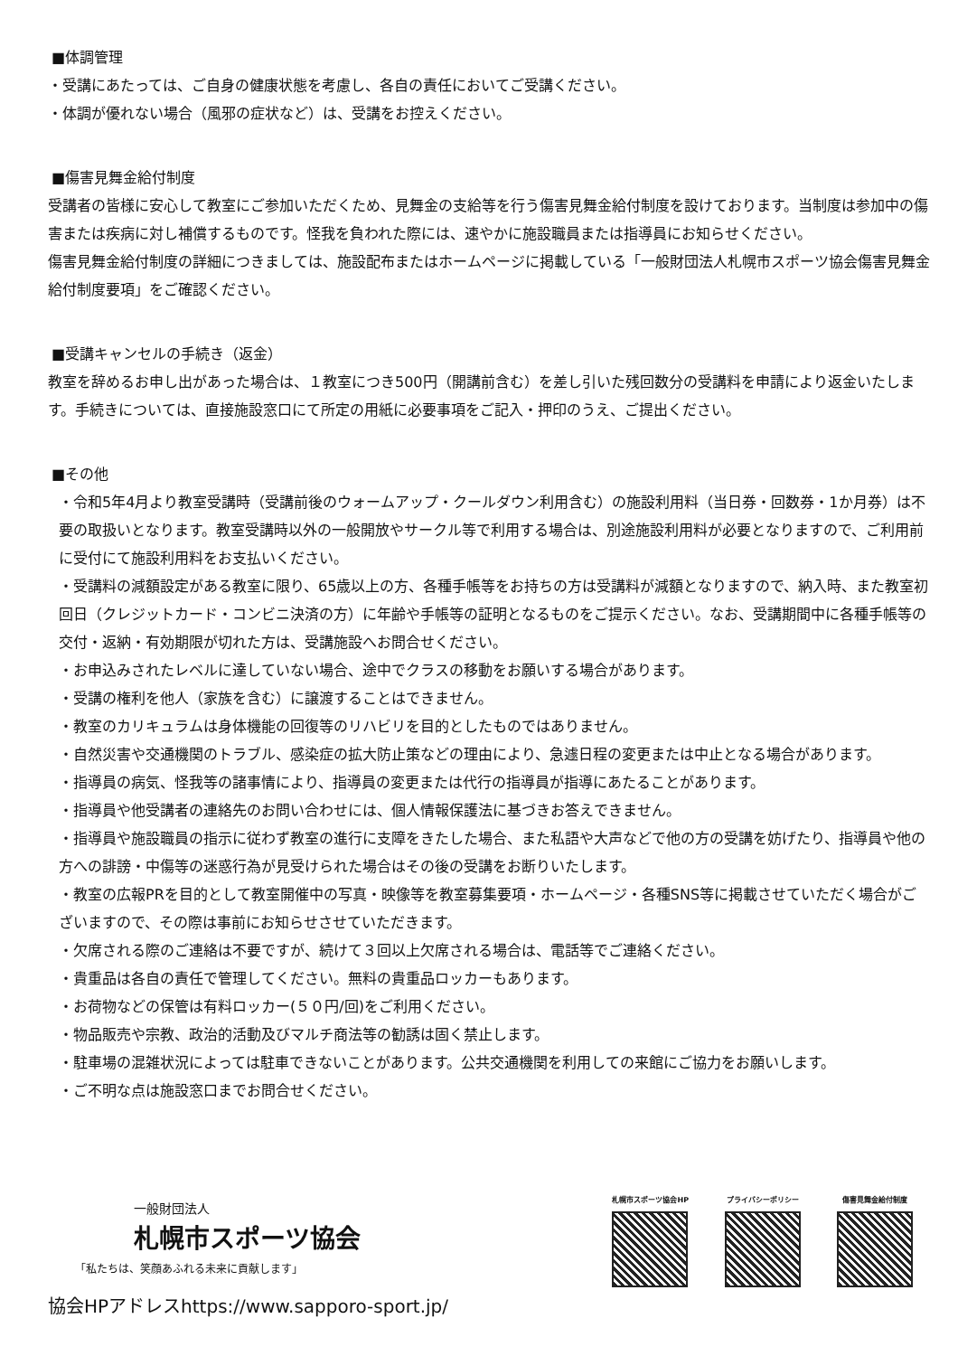■体調管理
・受講にあたっては、ご自身の健康状態を考慮し、各自の責任においてご受講ください。
・体調が優れない場合（風邪の症状など）は、受講をお控えください。
■傷害見舞金給付制度
受講者の皆様に安心して教室にご参加いただくため、見舞金の支給等を行う傷害見舞金給付制度を設けております。当制度は参加中の傷害または疾病に対し補償するものです。怪我を負われた際には、速やかに施設職員または指導員にお知らせください。
傷害見舞金給付制度の詳細につきましては、施設配布またはホームページに掲載している「一般財団法人札幌市スポーツ協会傷害見舞金給付制度要項」をご確認ください。
■受講キャンセルの手続き（返金）
教室を辞めるお申し出があった場合は、１教室につき500円（開講前含む）を差し引いた残回数分の受講料を申請により返金いたします。手続きについては、直接施設窓口にて所定の用紙に必要事項をご記入・押印のうえ、ご提出ください。
■その他
・令和5年4月より教室受講時（受講前後のウォームアップ・クールダウン利用含む）の施設利用料（当日券・回数券・1か月券）は不要の取扱いとなります。教室受講時以外の一般開放やサークル等で利用する場合は、別途施設利用料が必要となりますので、ご利用前に受付にて施設利用料をお支払いください。
・受講料の減額設定がある教室に限り、65歳以上の方、各種手帳等をお持ちの方は受講料が減額となりますので、納入時、また教室初回日（クレジットカード・コンビニ決済の方）に年齢や手帳等の証明となるものをご提示ください。なお、受講期間中に各種手帳等の交付・返納・有効期限が切れた方は、受講施設へお問合せください。
・お申込みされたレベルに達していない場合、途中でクラスの移動をお願いする場合があります。
・受講の権利を他人（家族を含む）に譲渡することはできません。
・教室のカリキュラムは身体機能の回復等のリハビリを目的としたものではありません。
・自然災害や交通機関のトラブル、感染症の拡大防止策などの理由により、急遽日程の変更または中止となる場合があります。
・指導員の病気、怪我等の諸事情により、指導員の変更または代行の指導員が指導にあたることがあります。
・指導員や他受講者の連絡先のお問い合わせには、個人情報保護法に基づきお答えできません。
・指導員や施設職員の指示に従わず教室の進行に支障をきたした場合、また私語や大声などで他の方の受講を妨げたり、指導員や他の方への誹謗・中傷等の迷惑行為が見受けられた場合はその後の受講をお断りいたします。
・教室の広報PRを目的として教室開催中の写真・映像等を教室募集要項・ホームページ・各種SNS等に掲載させていただく場合がございますので、その際は事前にお知らせさせていただきます。
・欠席される際のご連絡は不要ですが、続けて３回以上欠席される場合は、電話等でご連絡ください。
・貴重品は各自の責任で管理してください。無料の貴重品ロッカーもあります。
・お荷物などの保管は有料ロッカー(５０円/回)をご利用ください。
・物品販売や宗教、政治的活動及びマルチ商法等の勧誘は固く禁止します。
・駐車場の混雑状況によっては駐車できないことがあります。公共交通機関を利用しての来館にご協力をお願いします。
・ご不明な点は施設窓口までお問合せください。
一般財団法人
札幌市スポーツ協会
「私たちは、笑顔あふれる未来に貢献します」
協会HPアドレスhttps://www.sapporo-sport.jp/
札幌市スポーツ協会HP プライバシーポリシー 傷害見舞金給付制度